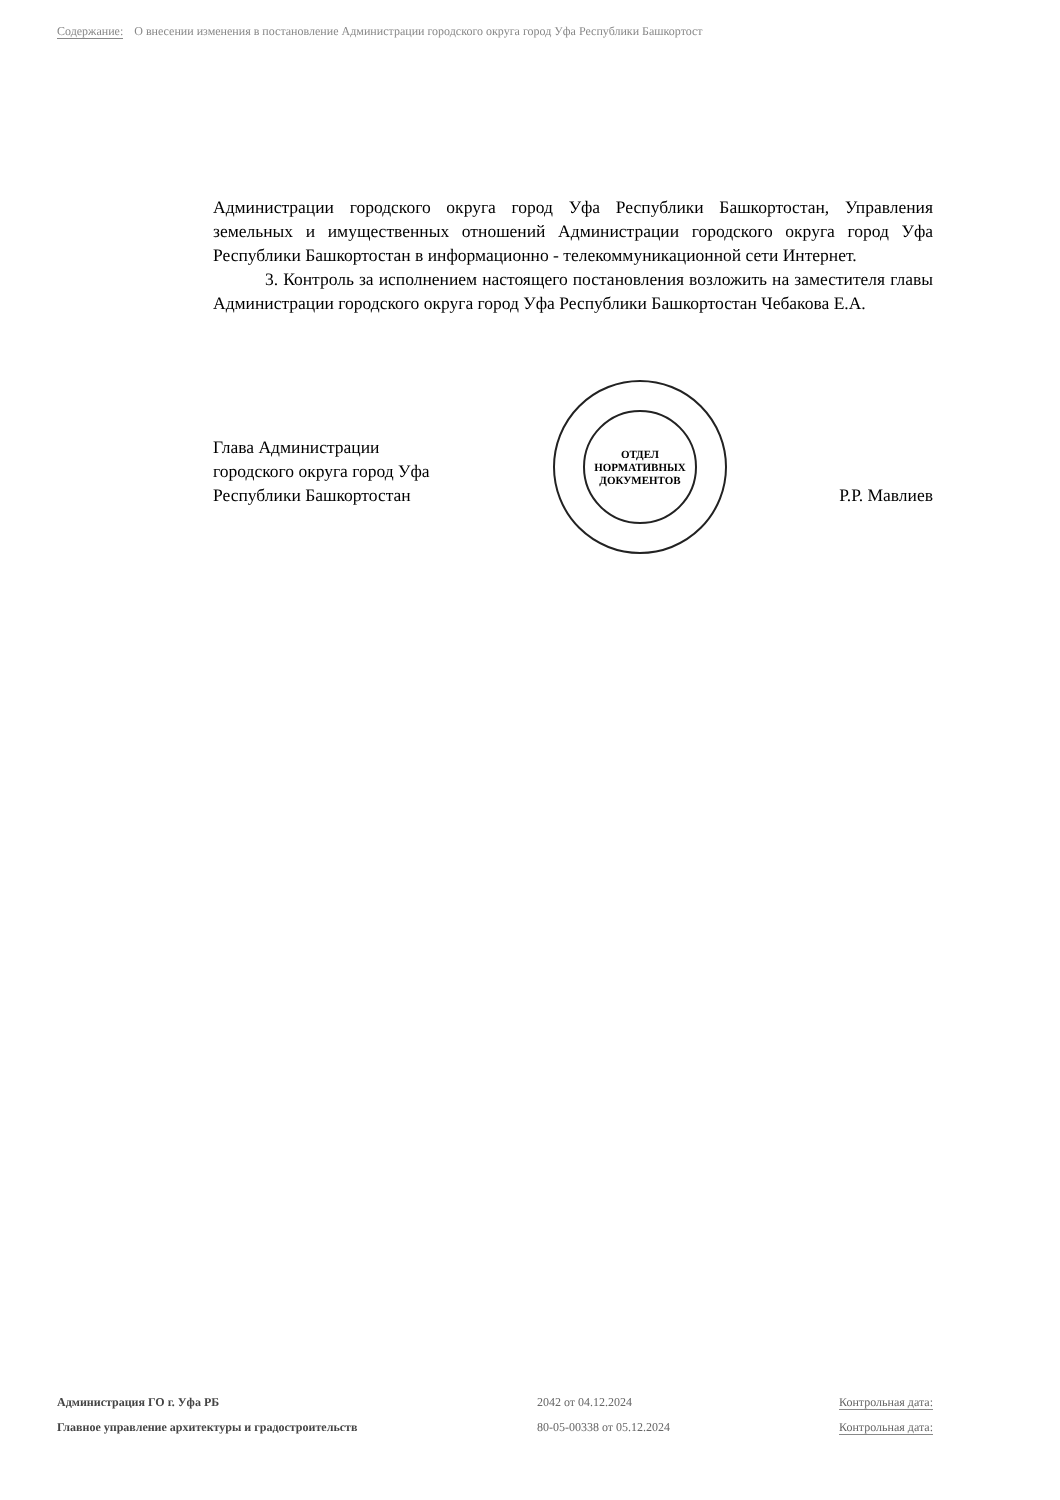Содержание: О внесении изменения в постановление Администрации городского округа город Уфа Республики Башкортост
Администрации городского округа город Уфа Республики Башкортостан, Управления земельных и имущественных отношений Администрации городского округа город Уфа Республики Башкортостан в информационно - телекоммуникационной сети Интернет.
3. Контроль за исполнением настоящего постановления возложить на заместителя главы Администрации городского округа город Уфа Республики Башкортостан Чебакова Е.А.
ОТДЕЛ
НОРМАТИВНЫХ
ДОКУМЕНТОВ
Глава Администрации
городского округа город Уфа
Республики Башкортостан
Р.Р. Мавлиев
Администрация ГО г. Уфа РБ
2042 от 04.12.2024
Контрольная дата:
Главное управление архитектуры и градостроительств
80-05-00338 от 05.12.2024
Контрольная дата: